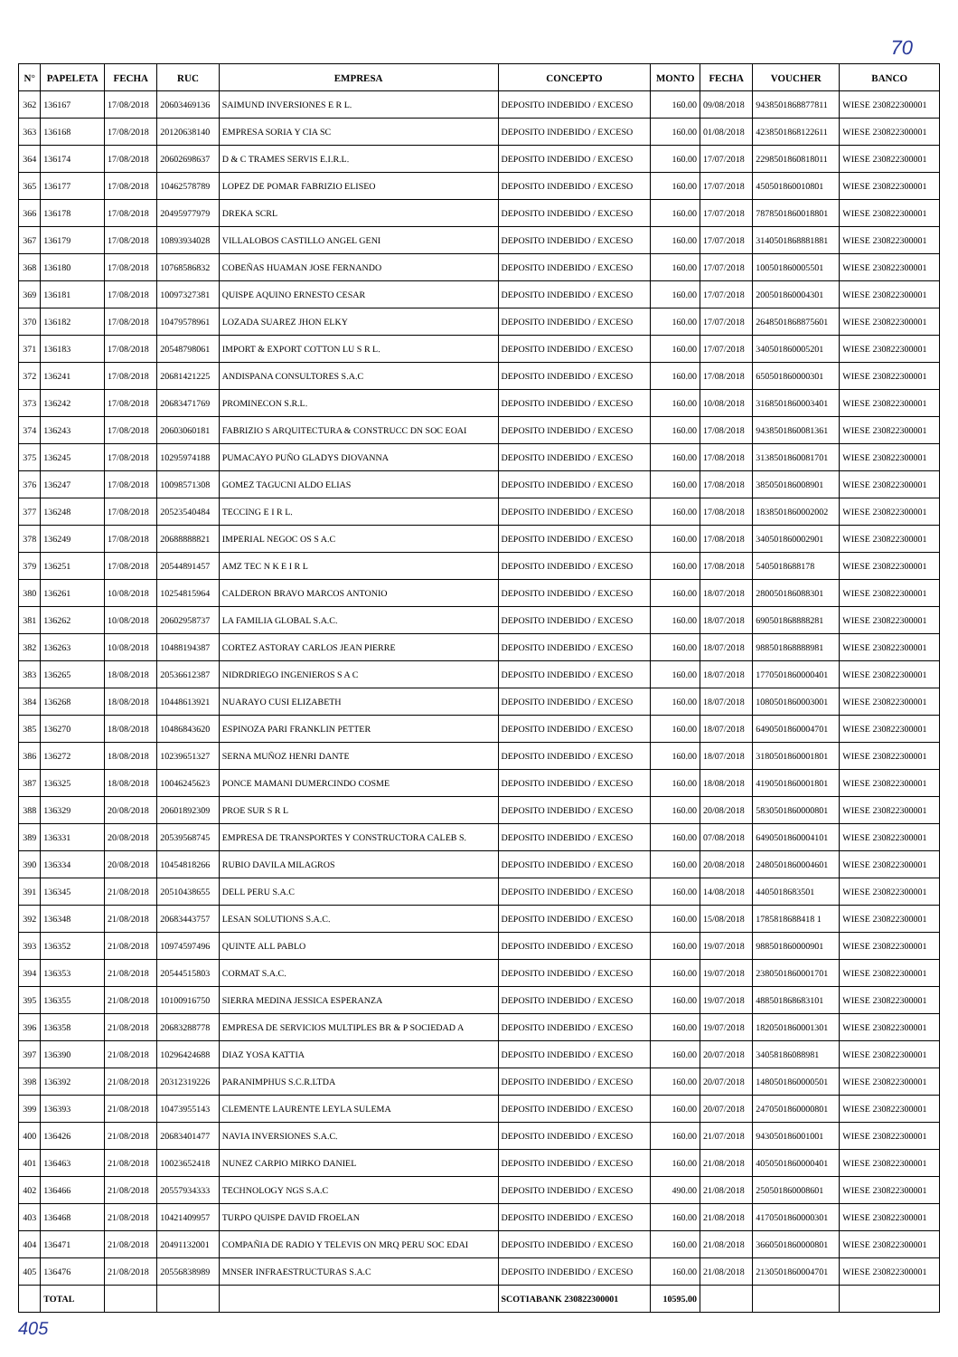70
| N° | PAPELETA | FECHA | RUC | EMPRESA | CONCEPTO | MONTO | FECHA | VOUCHER | BANCO |
| --- | --- | --- | --- | --- | --- | --- | --- | --- | --- |
| 362 | 136167 | 17/08/2018 | 20603469136 | SAIMUND INVERSIONES E R L. | DEPOSITO INDEBIDO / EXCESO | 160.00 | 09/08/2018 | 9438501868877811 | WIESE 230822300001 |
| 363 | 136168 | 17/08/2018 | 20120638140 | EMPRESA SORIA Y CIA SC | DEPOSITO INDEBIDO / EXCESO | 160.00 | 01/08/2018 | 4238501868122611 | WIESE 230822300001 |
| 364 | 136174 | 17/08/2018 | 20602698637 | D & C TRAMES SERVIS E.I.R.L. | DEPOSITO INDEBIDO / EXCESO | 160.00 | 17/07/2018 | 2298501860818011 | WIESE 230822300001 |
| 365 | 136177 | 17/08/2018 | 10462578789 | LOPEZ DE POMAR FABRIZIO ELISEO | DEPOSITO INDEBIDO / EXCESO | 160.00 | 17/07/2018 | 450501860010801 | WIESE 230822300001 |
| 366 | 136178 | 17/08/2018 | 20495977979 | DREKA SCRL | DEPOSITO INDEBIDO / EXCESO | 160.00 | 17/07/2018 | 7878501860018801 | WIESE 230822300001 |
| 367 | 136179 | 17/08/2018 | 10893934028 | VILLALOBOS CASTILLO ANGEL GENI | DEPOSITO INDEBIDO / EXCESO | 160.00 | 17/07/2018 | 3140501868881881 | WIESE 230822300001 |
| 368 | 136180 | 17/08/2018 | 10768586832 | COBEÑAS HUAMAN JOSE FERNANDO | DEPOSITO INDEBIDO / EXCESO | 160.00 | 17/07/2018 | 100501860005501 | WIESE 230822300001 |
| 369 | 136181 | 17/08/2018 | 10097327381 | QUISPE AQUINO ERNESTO CESAR | DEPOSITO INDEBIDO / EXCESO | 160.00 | 17/07/2018 | 200501860004301 | WIESE 230822300001 |
| 370 | 136182 | 17/08/2018 | 10479578961 | LOZADA SUAREZ JHON ELKY | DEPOSITO INDEBIDO / EXCESO | 160.00 | 17/07/2018 | 2648501868875601 | WIESE 230822300001 |
| 371 | 136183 | 17/08/2018 | 20548798061 | IMPORT & EXPORT COTTON LU S R L. | DEPOSITO INDEBIDO / EXCESO | 160.00 | 17/07/2018 | 340501860005201 | WIESE 230822300001 |
| 372 | 136241 | 17/08/2018 | 20681421225 | ANDISPANA CONSULTORES S.A.C | DEPOSITO INDEBIDO / EXCESO | 160.00 | 17/08/2018 | 650501860000301 | WIESE 230822300001 |
| 373 | 136242 | 17/08/2018 | 20683471769 | PROMINECON S.R.L. | DEPOSITO INDEBIDO / EXCESO | 160.00 | 10/08/2018 | 3168501860003401 | WIESE 230822300001 |
| 374 | 136243 | 17/08/2018 | 20603060181 | FABRIZIO S ARQUITECTURA & CONSTRUCC DN SOC EOAI | DEPOSITO INDEBIDO / EXCESO | 160.00 | 17/08/2018 | 9438501860081361 | WIESE 230822300001 |
| 375 | 136245 | 17/08/2018 | 10295974188 | PUMACAYO PUÑO GLADYS DIOVANNA | DEPOSITO INDEBIDO / EXCESO | 160.00 | 17/08/2018 | 3138501860081701 | WIESE 230822300001 |
| 376 | 136247 | 17/08/2018 | 10098571308 | GOMEZ TAGUCNI ALDO ELIAS | DEPOSITO INDEBIDO / EXCESO | 160.00 | 17/08/2018 | 385050186008901 | WIESE 230822300001 |
| 377 | 136248 | 17/08/2018 | 20523540484 | TECCING E I R L. | DEPOSITO INDEBIDO / EXCESO | 160.00 | 17/08/2018 | 1838501860002002 | WIESE 230822300001 |
| 378 | 136249 | 17/08/2018 | 20688888821 | IMPERIAL NEGOC OS S A.C | DEPOSITO INDEBIDO / EXCESO | 160.00 | 17/08/2018 | 340501860002901 | WIESE 230822300001 |
| 379 | 136251 | 17/08/2018 | 20544891457 | AMZ TEC N K E I R L | DEPOSITO INDEBIDO / EXCESO | 160.00 | 17/08/2018 | 5405018688178 | WIESE 230822300001 |
| 380 | 136261 | 10/08/2018 | 10254815964 | CALDERON BRAVO MARCOS ANTONIO | DEPOSITO INDEBIDO / EXCESO | 160.00 | 18/07/2018 | 280050186088301 | WIESE 230822300001 |
| 381 | 136262 | 10/08/2018 | 20602958737 | LA FAMILIA GLOBAL S.A.C. | DEPOSITO INDEBIDO / EXCESO | 160.00 | 18/07/2018 | 690501868888281 | WIESE 230822300001 |
| 382 | 136263 | 10/08/2018 | 10488194387 | CORTEZ ASTORAY CARLOS JEAN PIERRE | DEPOSITO INDEBIDO / EXCESO | 160.00 | 18/07/2018 | 988501868888981 | WIESE 230822300001 |
| 383 | 136265 | 18/08/2018 | 20536612387 | NIDRDRIEGO INGENIEROS S A C | DEPOSITO INDEBIDO / EXCESO | 160.00 | 18/07/2018 | 1770501860000401 | WIESE 230822300001 |
| 384 | 136268 | 18/08/2018 | 10448613921 | NUARAYO CUSI ELIZABETH | DEPOSITO INDEBIDO / EXCESO | 160.00 | 18/07/2018 | 1080501860003001 | WIESE 230822300001 |
| 385 | 136270 | 18/08/2018 | 10486843620 | ESPINOZA PARI FRANKLIN PETTER | DEPOSITO INDEBIDO / EXCESO | 160.00 | 18/07/2018 | 6490501860004701 | WIESE 230822300001 |
| 386 | 136272 | 18/08/2018 | 10239651327 | SERNA MUÑOZ HENRI DANTE | DEPOSITO INDEBIDO / EXCESO | 160.00 | 18/07/2018 | 3180501860001801 | WIESE 230822300001 |
| 387 | 136325 | 18/08/2018 | 10046245623 | PONCE MAMANI DUMERCINDO COSME | DEPOSITO INDEBIDO / EXCESO | 160.00 | 18/08/2018 | 4190501860001801 | WIESE 230822300001 |
| 388 | 136329 | 20/08/2018 | 20601892309 | PROE SUR S R L | DEPOSITO INDEBIDO / EXCESO | 160.00 | 20/08/2018 | 5830501860000801 | WIESE 230822300001 |
| 389 | 136331 | 20/08/2018 | 20539568745 | EMPRESA DE TRANSPORTES Y CONSTRUCTORA CALEB S. | DEPOSITO INDEBIDO / EXCESO | 160.00 | 07/08/2018 | 6490501860004101 | WIESE 230822300001 |
| 390 | 136334 | 20/08/2018 | 10454818266 | RUBIO DAVILA MILAGROS | DEPOSITO INDEBIDO / EXCESO | 160.00 | 20/08/2018 | 2480501860004601 | WIESE 230822300001 |
| 391 | 136345 | 21/08/2018 | 20510438655 | DELL PERU S.A.C | DEPOSITO INDEBIDO / EXCESO | 160.00 | 14/08/2018 | 4405018683501 | WIESE 230822300001 |
| 392 | 136348 | 21/08/2018 | 20683443757 | LESAN SOLUTIONS S.A.C. | DEPOSITO INDEBIDO / EXCESO | 160.00 | 15/08/2018 | 1785818688418 1 | WIESE 230822300001 |
| 393 | 136352 | 21/08/2018 | 10974597496 | QUINTE ALL PABLO | DEPOSITO INDEBIDO / EXCESO | 160.00 | 19/07/2018 | 988501860000901 | WIESE 230822300001 |
| 394 | 136353 | 21/08/2018 | 20544515803 | CORMAT S.A.C. | DEPOSITO INDEBIDO / EXCESO | 160.00 | 19/07/2018 | 2380501860001701 | WIESE 230822300001 |
| 395 | 136355 | 21/08/2018 | 10100916750 | SIERRA MEDINA JESSICA ESPERANZA | DEPOSITO INDEBIDO / EXCESO | 160.00 | 19/07/2018 | 488501868683101 | WIESE 230822300001 |
| 396 | 136358 | 21/08/2018 | 20683288778 | EMPRESA DE SERVICIOS MULTIPLES BR & P SOCIEDAD A | DEPOSITO INDEBIDO / EXCESO | 160.00 | 19/07/2018 | 1820501860001301 | WIESE 230822300001 |
| 397 | 136390 | 21/08/2018 | 10296424688 | DIAZ YOSA KATTIA | DEPOSITO INDEBIDO / EXCESO | 160.00 | 20/07/2018 | 34058186088981 | WIESE 230822300001 |
| 398 | 136392 | 21/08/2018 | 20312319226 | PARANIMPHUS S.C.R.LTDA | DEPOSITO INDEBIDO / EXCESO | 160.00 | 20/07/2018 | 1480501860000501 | WIESE 230822300001 |
| 399 | 136393 | 21/08/2018 | 10473955143 | CLEMENTE LAURENTE LEYLA SULEMA | DEPOSITO INDEBIDO / EXCESO | 160.00 | 20/07/2018 | 2470501860000801 | WIESE 230822300001 |
| 400 | 136426 | 21/08/2018 | 20683401477 | NAVIA INVERSIONES S.A.C. | DEPOSITO INDEBIDO / EXCESO | 160.00 | 21/07/2018 | 943050186001001 | WIESE 230822300001 |
| 401 | 136463 | 21/08/2018 | 10023652418 | NUNEZ CARPIO MIRKO DANIEL | DEPOSITO INDEBIDO / EXCESO | 160.00 | 21/08/2018 | 4050501860000401 | WIESE 230822300001 |
| 402 | 136466 | 21/08/2018 | 20557934333 | TECHNOLOGY NGS S.A.C | DEPOSITO INDEBIDO / EXCESO | 490.00 | 21/08/2018 | 250501860008601 | WIESE 230822300001 |
| 403 | 136468 | 21/08/2018 | 10421409957 | TURPO QUISPE DAVID FROELAN | DEPOSITO INDEBIDO / EXCESO | 160.00 | 21/08/2018 | 4170501860000301 | WIESE 230822300001 |
| 404 | 136471 | 21/08/2018 | 20491132001 | COMPAÑIA DE RADIO Y TELEVIS ON MRQ PERU SOC EDAI | DEPOSITO INDEBIDO / EXCESO | 160.00 | 21/08/2018 | 3660501860000801 | WIESE 230822300001 |
| 405 | 136476 | 21/08/2018 | 20556838989 | MNSER INFRAESTRUCTURAS S.A.C | DEPOSITO INDEBIDO / EXCESO | 160.00 | 21/08/2018 | 2130501860004701 | WIESE 230822300001 |
| | TOTAL | | | | SCOTIABANK 230822300001 | 10595.00 | | | |
405